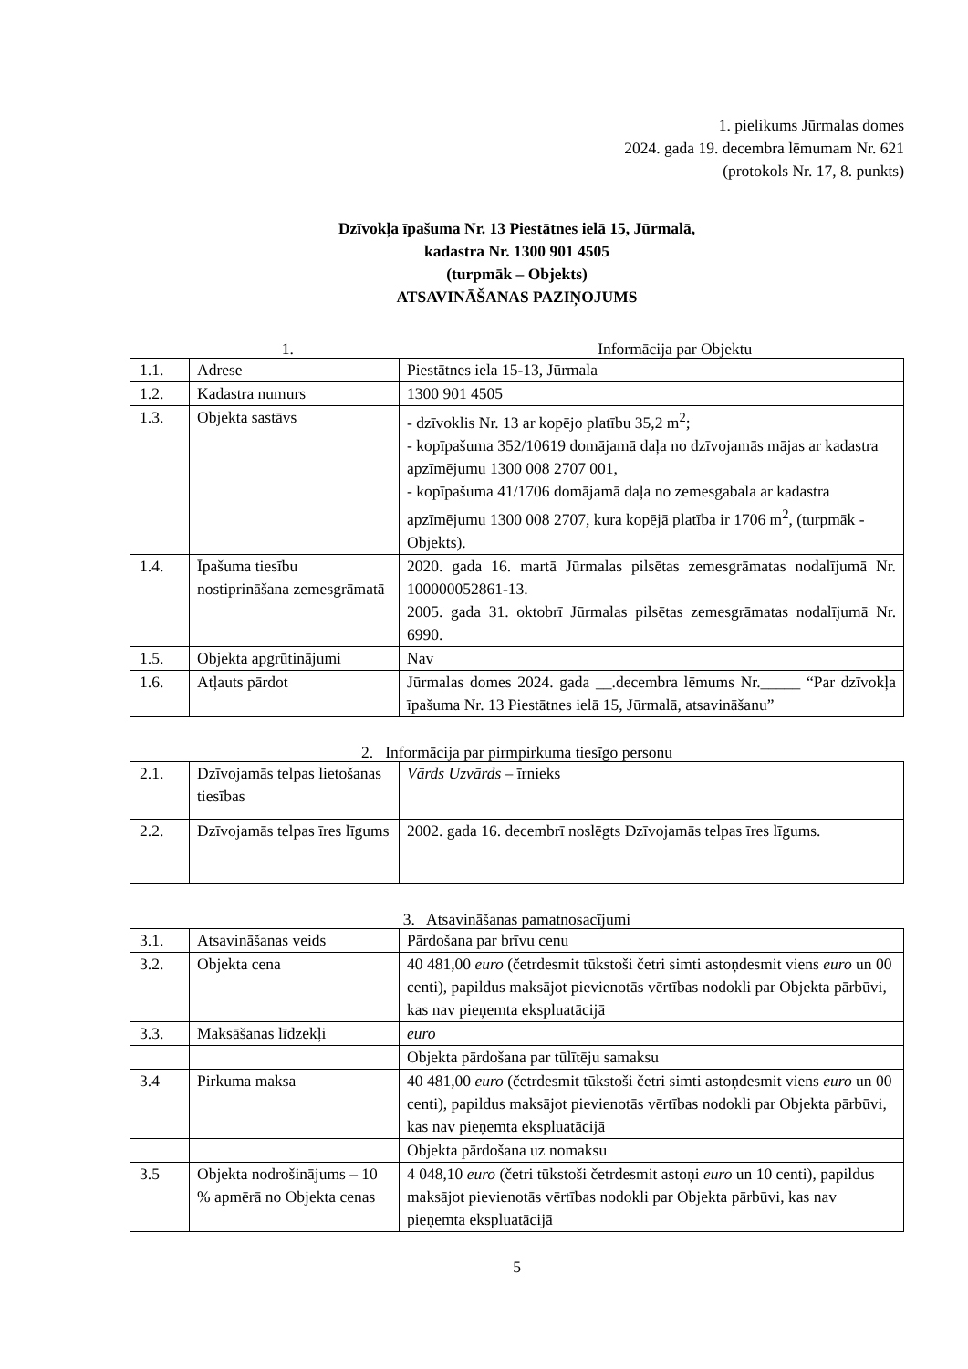1. pielikums Jūrmalas domes
2024. gada 19. decembra lēmumam Nr. 621
(protokols Nr. 17, 8. punkts)
Dzīvokļa īpašuma Nr. 13 Piestātnes ielā 15, Jūrmalā,
kadastra Nr. 1300 901 4505
(turpmāk – Objekts)
ATSAVINĀŠANAS PAZIŅOJUMS
1. Informācija par Objektu
| 1.1. | Adrese | Piestātnes iela 15-13, Jūrmala |
| 1.2. | Kadastra numurs | 1300 901 4505 |
| 1.3. | Objekta sastāvs | - dzīvoklis Nr. 13 ar kopējo platību 35,2 m<sup>2</sup>; - kopīpašuma 352/10619 domājamā daļa no dzīvojamās mājas ar kadastra apzīmējumu 1300 008 2707 001, - kopīpašuma 41/1706 domājamā daļa no zemesgabala ar kadastra apzīmējumu 1300 008 2707, kura kopējā platība ir 1706 m<sup>2</sup>, (turpmāk - Objekts). |
| 1.4. | Īpašuma tiesību nostiprināšana zemesgrāmatā | 2020. gada 16. martā Jūrmalas pilsētas zemesgrāmatas nodalījumā Nr. 100000052861-13. 2005. gada 31. oktobrī Jūrmalas pilsētas zemesgrāmatas nodalījumā Nr. 6990. |
| 1.5. | Objekta apgrūtinājumi | Nav |
| 1.6. | Atļauts pārdot | Jūrmalas domes 2024. gada __.decembra lēmums Nr._____ “Par dzīvokļa īpašuma Nr. 13 Piestātnes ielā 15, Jūrmalā, atsavināšanu” |
2. Informācija par pirmpirkuma tiesīgo personu
| 2.1. | Dzīvojamās telpas lietošanas tiesības | Vārds Uzvārds – īrnieks |
| 2.2. | Dzīvojamās telpas īres līgums | 2002. gada 16. decembrī noslēgts Dzīvojamās telpas īres līgums. |
3. Atsavināšanas pamatnosacījumi
| 3.1. | Atsavināšanas veids | Pārdošana par brīvu cenu |
| 3.2. | Objekta cena | 40 481,00 euro (četrdesmit tūkstoši četri simti astoņdesmit viens euro un 00 centi), papildus maksājot pievienotās vērtības nodokli par Objekta pārbūvi, kas nav pieņemta ekspluatācijā |
| 3.3. | Maksāšanas līdzekļi | euro |
| | | Objekta pārdošana par tūlītēju samaksu |
| 3.4 | Pirkuma maksa | 40 481,00 euro (četrdesmit tūkstoši četri simti astoņdesmit viens euro un 00 centi), papildus maksājot pievienotās vērtības nodokli par Objekta pārbūvi, kas nav pieņemta ekspluatācijā |
| | | Objekta pārdošana uz nomaksu |
| 3.5 | Objekta nodrošinājums – 10 % apmērā no Objekta cenas | 4 048,10 euro (četri tūkstoši četrdesmit astoņi euro un 10 centi), papildus maksājot pievienotās vērtības nodokli par Objekta pārbūvi, kas nav pieņemta ekspluatācijā |
5